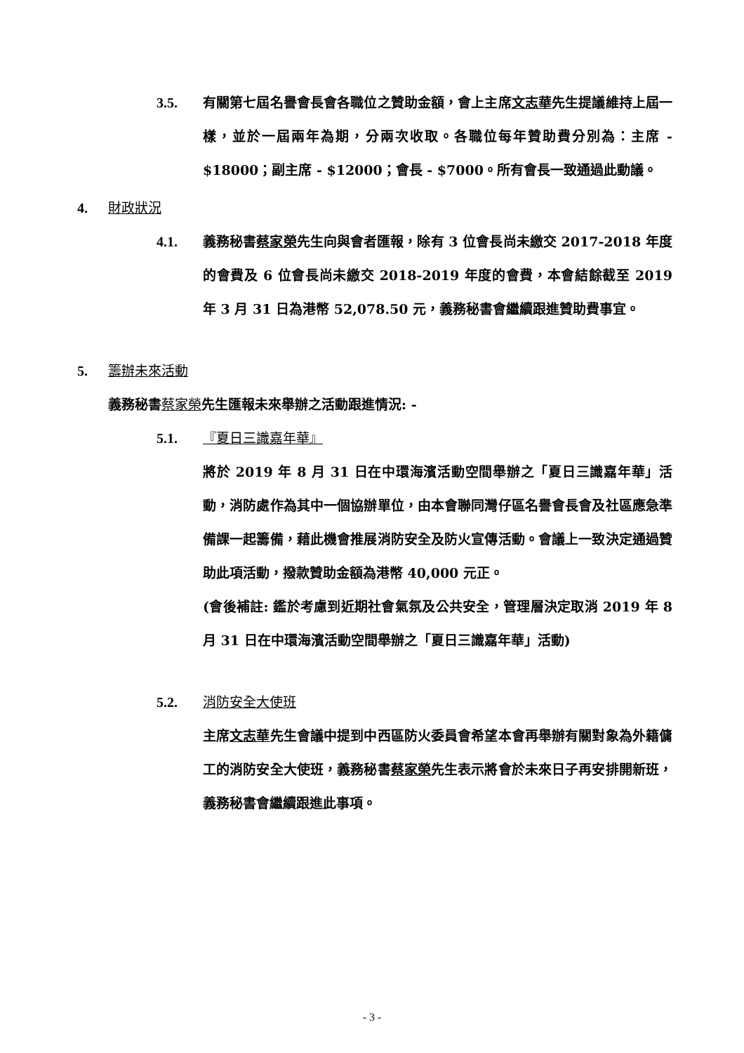3.5. 有關第七屆名譽會長會各職位之贊助金額，會上主席文志華先生提議維持上屆一樣，並於一屆兩年為期，分兩次收取。各職位每年贊助費分別為：主席 - $18000；副主席 - $12000；會長 - $7000。所有會長一致通過此動議。
4. 財政狀況
4.1. 義務秘書蔡家榮先生向與會者匯報，除有 3 位會長尚未繳交 2017-2018 年度的會費及 6 位會長尚未繳交 2018-2019 年度的會費，本會結餘截至 2019 年 3 月 31 日為港幣 52,078.50 元，義務秘書會繼續跟進贊助費事宜。
5. 籌辦未來活動
義務秘書蔡家榮先生匯報未來舉辦之活動跟進情況: -
5.1. 『夏日三識嘉年華』
將於 2019 年 8 月 31 日在中環海濱活動空間舉辦之「夏日三識嘉年華」活動，消防處作為其中一個協辦單位，由本會聯同灣仔區名譽會長會及社區應急準備課一起籌備，藉此機會推展消防安全及防火宣傳活動。會議上一致決定通過贊助此項活動，撥款贊助金額為港幣 40,000 元正。
(會後補註: 鑑於考慮到近期社會氣氛及公共安全，管理層決定取消 2019 年 8 月 31 日在中環海濱活動空間舉辦之「夏日三識嘉年華」活動)
5.2. 消防安全大使班
主席文志華先生會議中提到中西區防火委員會希望本會再舉辦有關對象為外籍傭工的消防安全大使班，義務秘書蔡家榮先生表示將會於未來日子再安排開新班，義務秘書會繼續跟進此事項。
- 3 -